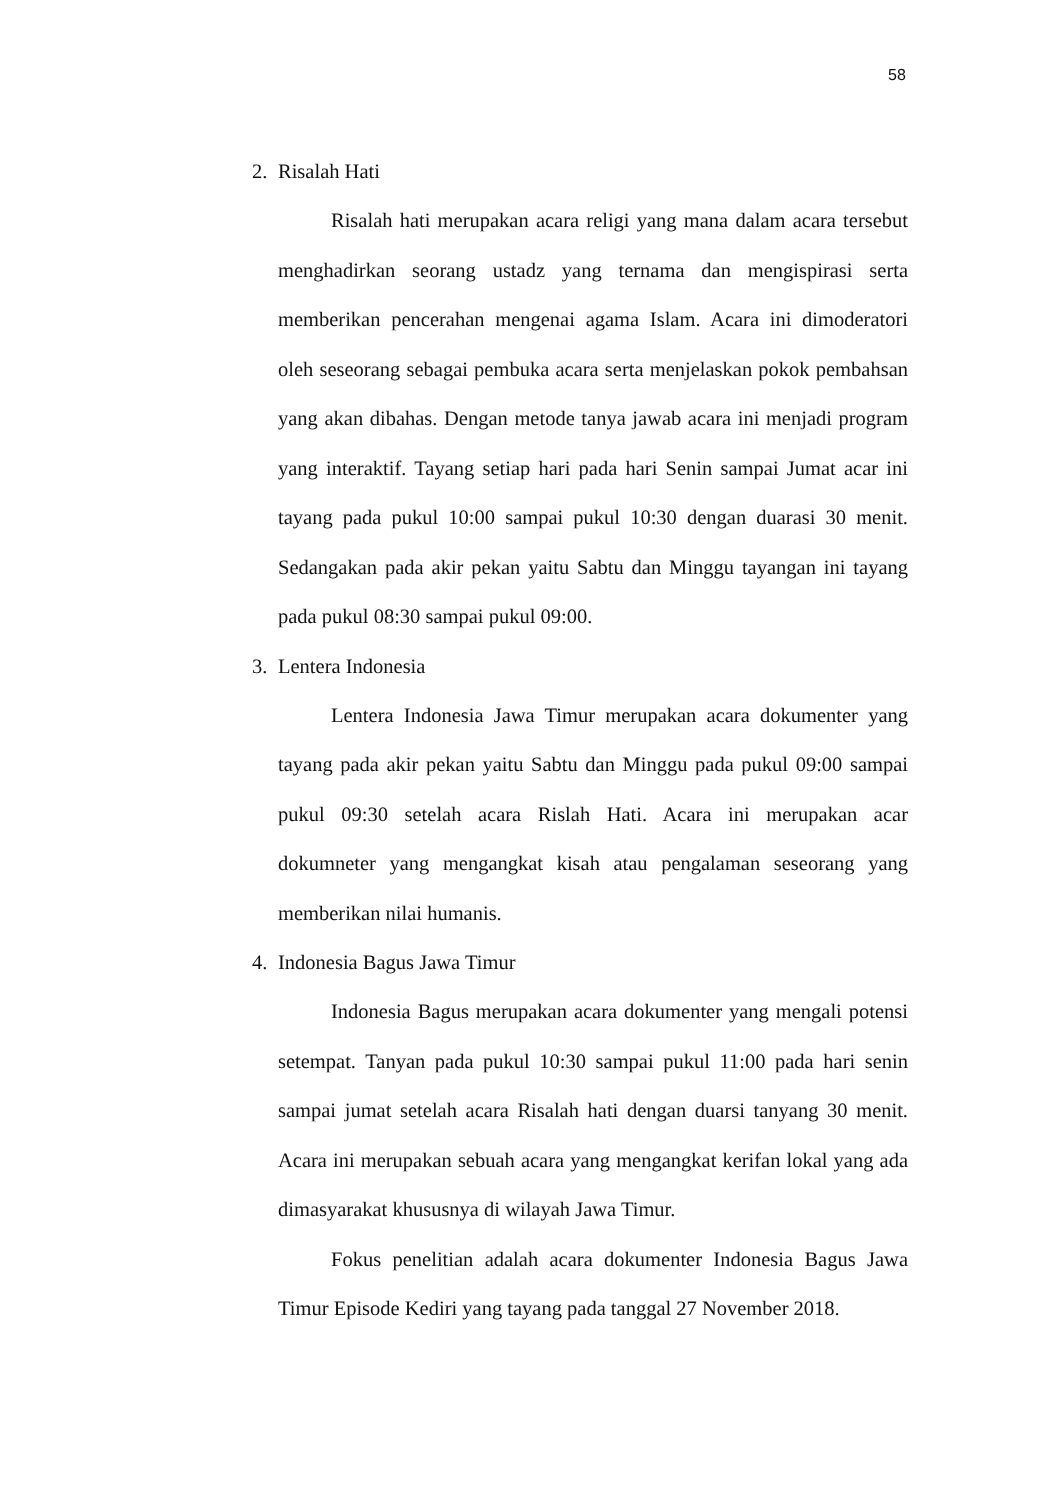58
2. Risalah Hati
Risalah hati merupakan acara religi yang mana dalam acara tersebut menghadirkan seorang ustadz yang ternama dan mengispirasi serta memberikan pencerahan mengenai agama Islam. Acara ini dimoderatori oleh seseorang sebagai pembuka acara serta menjelaskan pokok pembahsan yang akan dibahas. Dengan metode tanya jawab acara ini menjadi program yang interaktif. Tayang setiap hari pada hari Senin sampai Jumat acar ini tayang pada pukul 10:00 sampai pukul 10:30 dengan duarasi 30 menit. Sedangakan pada akir pekan yaitu Sabtu dan Minggu tayangan ini tayang pada pukul 08:30 sampai pukul 09:00.
3. Lentera Indonesia
Lentera Indonesia Jawa Timur merupakan acara dokumenter yang tayang pada akir pekan yaitu Sabtu dan Minggu pada pukul 09:00 sampai pukul 09:30 setelah acara Rislah Hati. Acara ini merupakan acar dokumneter yang mengangkat kisah atau pengalaman seseorang yang memberikan nilai humanis.
4. Indonesia Bagus Jawa Timur
Indonesia Bagus merupakan acara dokumenter yang mengali potensi setempat. Tanyan pada pukul 10:30 sampai pukul 11:00 pada hari senin sampai jumat setelah acara Risalah hati dengan duarsi tanyang 30 menit. Acara ini merupakan sebuah acara yang mengangkat kerifan lokal yang ada dimasyarakat khususnya di wilayah Jawa Timur.
Fokus penelitian adalah acara dokumenter Indonesia Bagus Jawa Timur Episode Kediri yang tayang pada tanggal 27 November 2018.